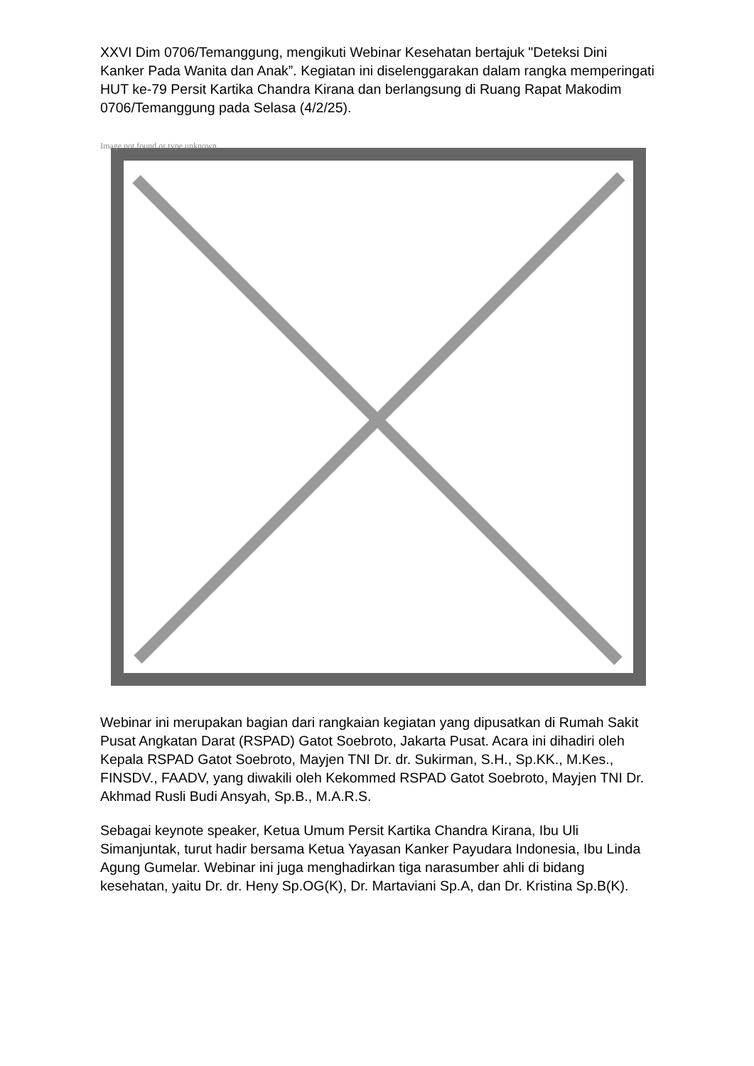XXVI Dim 0706/Temanggung, mengikuti Webinar Kesehatan bertajuk "Deteksi Dini Kanker Pada Wanita dan Anak”. Kegiatan ini diselenggarakan dalam rangka memperingati HUT ke-79 Persit Kartika Chandra Kirana dan berlangsung di Ruang Rapat Makodim 0706/Temanggung pada Selasa (4/2/25).
Image not found or type unknown
Webinar ini merupakan bagian dari rangkaian kegiatan yang dipusatkan di Rumah Sakit Pusat Angkatan Darat (RSPAD) Gatot Soebroto, Jakarta Pusat. Acara ini dihadiri oleh Kepala RSPAD Gatot Soebroto, Mayjen TNI Dr. dr. Sukirman, S.H., Sp.KK., M.Kes., FINSDV., FAADV, yang diwakili oleh Kekommed RSPAD Gatot Soebroto, Mayjen TNI Dr. Akhmad Rusli Budi Ansyah, Sp.B., M.A.R.S.
Sebagai keynote speaker, Ketua Umum Persit Kartika Chandra Kirana, Ibu Uli Simanjuntak, turut hadir bersama Ketua Yayasan Kanker Payudara Indonesia, Ibu Linda Agung Gumelar. Webinar ini juga menghadirkan tiga narasumber ahli di bidang kesehatan, yaitu Dr. dr. Heny Sp.OG(K), Dr. Martaviani Sp.A, dan Dr. Kristina Sp.B(K).